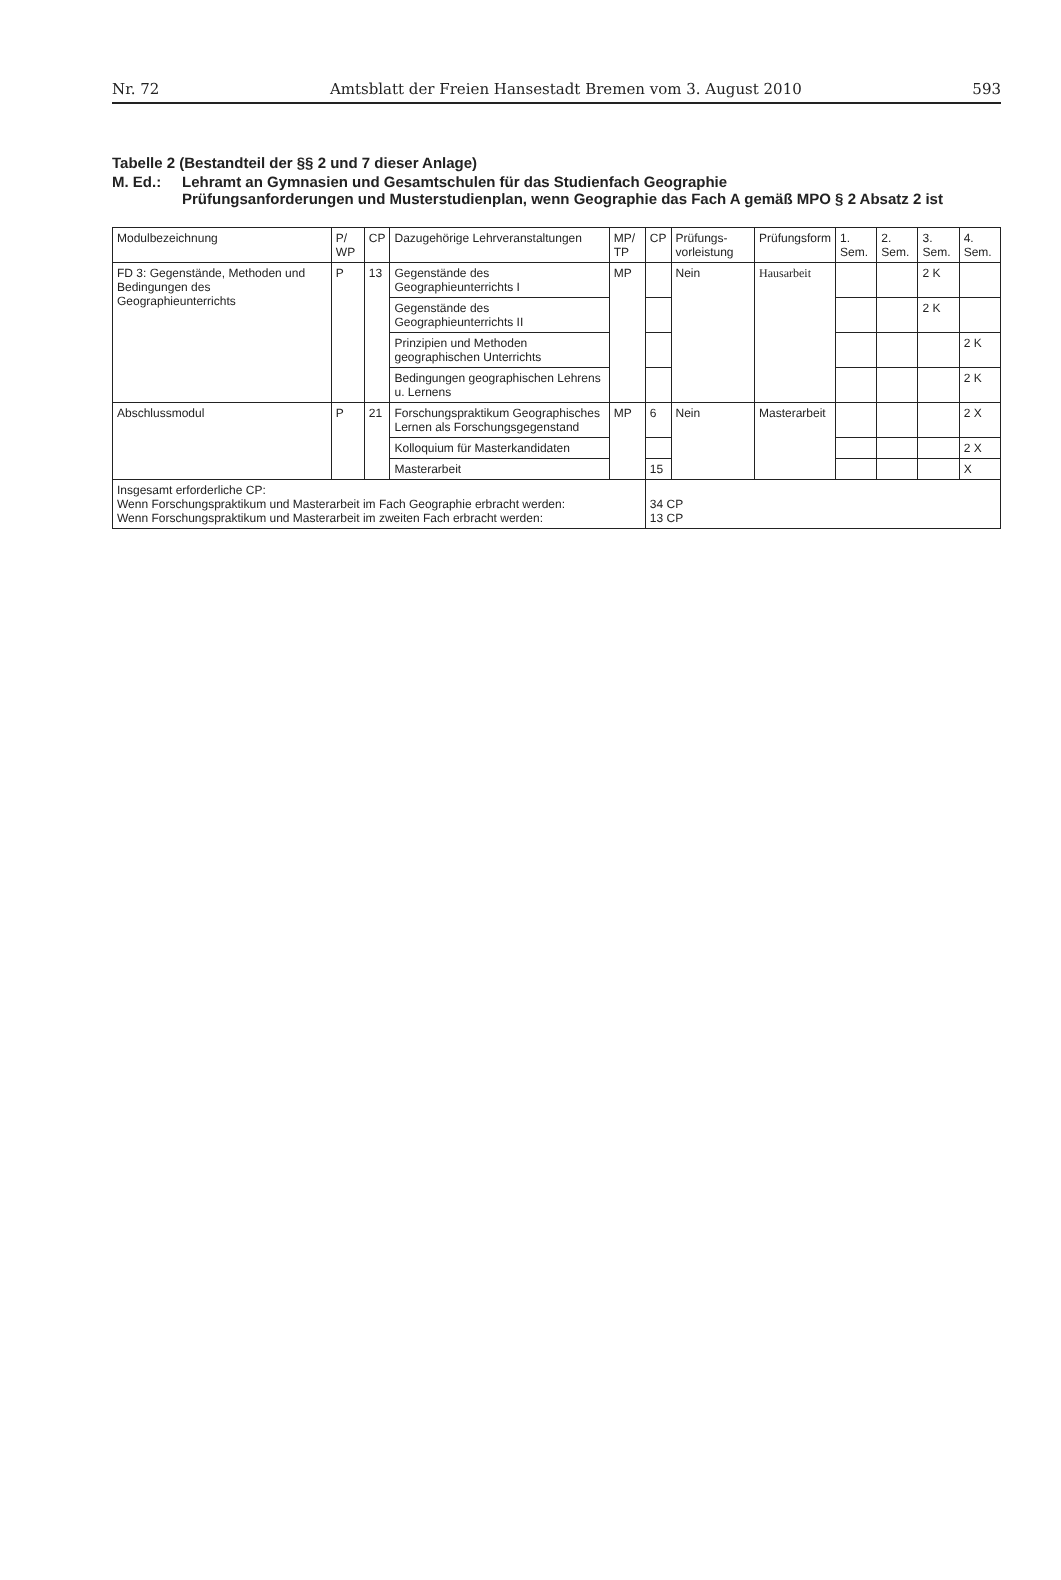Nr. 72 Amtsblatt der Freien Hansestadt Bremen vom 3. August 2010 593
Tabelle 2 (Bestandteil der §§ 2 und 7 dieser Anlage)
M. Ed.: Lehramt an Gymnasien und Gesamtschulen für das Studienfach Geographie
Prüfungsanforderungen und Musterstudienplan, wenn Geographie das Fach A gemäß MPO § 2 Absatz 2 ist
| Modulbezeichnung | P/ WP | CP | Dazugehörige Lehrveranstaltungen | MP/ TP | CP | Prüfungs-vorleistung | Prüfungsform | 1. Sem. | 2. Sem. | 3. Sem. | 4. Sem. |
| --- | --- | --- | --- | --- | --- | --- | --- | --- | --- | --- | --- |
| FD 3: Gegenstände, Methoden und Bedingungen des Geographieunterrichts | P | 13 | Gegenstände des Geographieunterrichts I | MP | | Nein | Hausarbeit | | | 2 K | |
| | | | Gegenstände des Geographieunterrichts II | | | | | | | 2 K | |
| | | | Prinzipien und Methoden geographischen Unterrichts | | | | | | | | 2 K |
| | | | Bedingungen geographischen Lehrens u. Lernens | | | | | | | | 2 K |
| Abschlussmodul | P | 21 | Forschungspraktikum Geographisches Lernen als Forschungsgegenstand | MP | 6 | Nein | Masterarbeit | | | | 2 X |
| | | | Kolloquium für Masterkandidaten | | | | | | | | 2 X |
| | | | Masterarbeit | | 15 | | | | | | X |
| Insgesamt erforderliche CP: Wenn Forschungspraktikum und Masterarbeit im Fach Geographie erbracht werden: Wenn Forschungspraktikum und Masterarbeit im zweiten Fach erbracht werden: | | | | | 34 CP 13 CP | | | | | | |